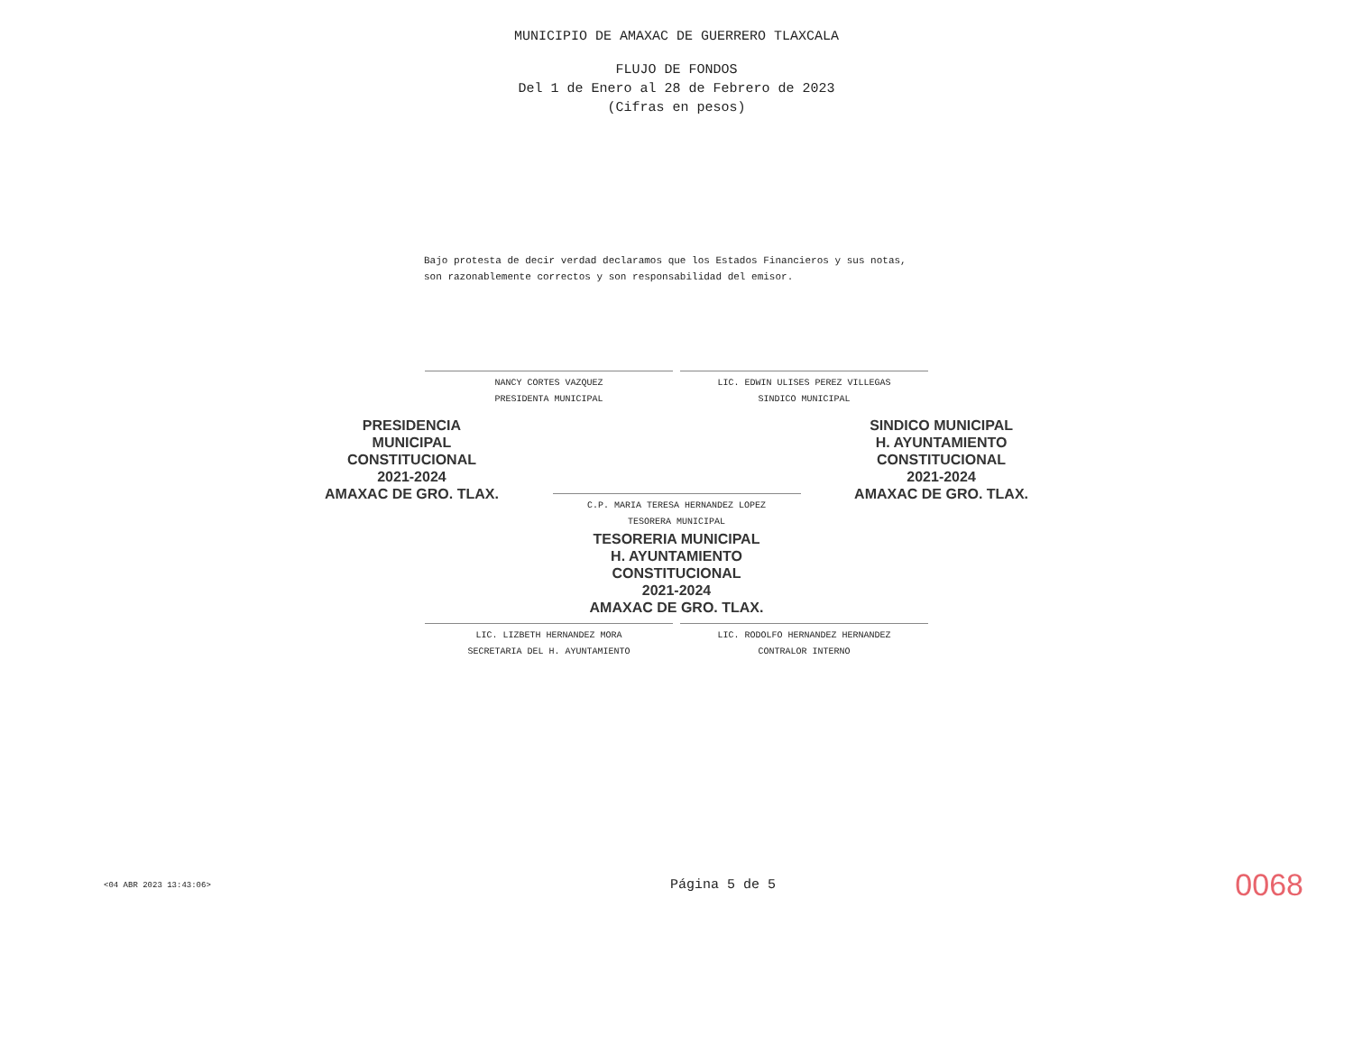MUNICIPIO DE AMAXAC DE GUERRERO TLAXCALA
FLUJO DE FONDOS
Del 1 de Enero al 28 de Febrero de 2023
(Cifras en pesos)
Bajo protesta de decir verdad declaramos que los Estados Financieros y sus notas, son razonablemente correctos y son responsabilidad del emisor.
NANCY CORTES VAZQUEZ
PRESIDENTA MUNICIPAL
LIC. EDWIN ULISES PEREZ VILLEGAS
SINDICO MUNICIPAL
PRESIDENCIA
MUNICIPAL
CONSTITUCIONAL
2021-2024
AMAXAC DE GRO. TLAX.
SINDICO MUNICIPAL
H. AYUNTAMIENTO
CONSTITUCIONAL
2021-2024
AMAXAC DE GRO. TLAX.
C.P. MARIA TERESA HERNANDEZ LOPEZ
TESORERA MUNICIPAL
TESORERIA MUNICIPAL
H. AYUNTAMIENTO
CONSTITUCIONAL
2021-2024
AMAXAC DE GRO. TLAX.
LIC. LIZBETH HERNANDEZ MORA
SECRETARIA DEL H. AYUNTAMIENTO
LIC. RODOLFO HERNANDEZ HERNANDEZ
CONTRALOR INTERNO
<04 ABR 2023 13:43:06> Página 5 de 5 0068